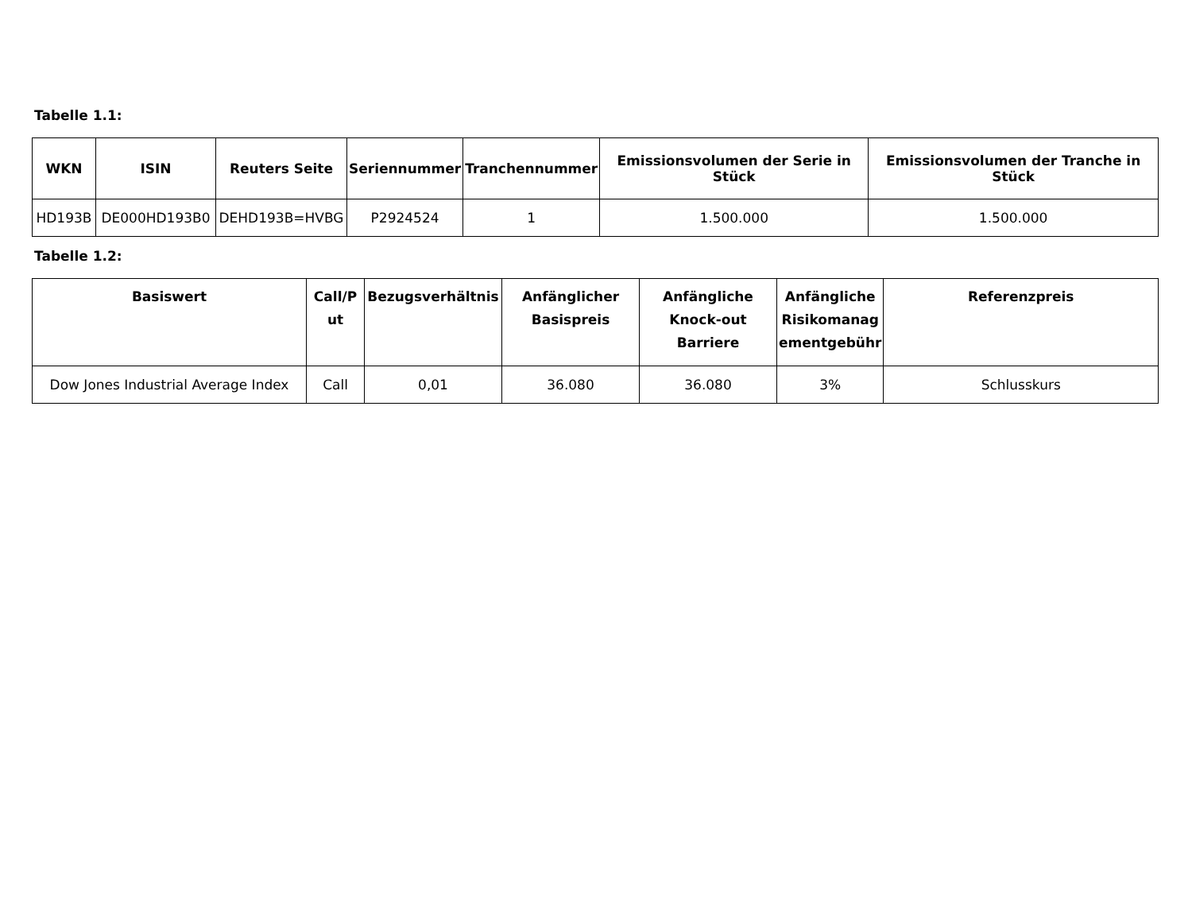Tabelle 1.1:
| WKN | ISIN | Reuters Seite | Seriennummer | Tranchennummer | Emissionsvolumen der Serie in Stück | Emissionsvolumen der Tranche in Stück |
| --- | --- | --- | --- | --- | --- | --- |
| HD193B | DE000HD193B0 | DEHD193B=HVBG | P2924524 | 1 | 1.500.000 | 1.500.000 |
Tabelle 1.2:
| Basiswert | Call/P ut | Bezugsverhältnis | Anfänglicher Basispreis | Anfängliche Knock-out Barriere | Anfängliche Risikomanag ementgebühr | Referenzpreis |
| --- | --- | --- | --- | --- | --- | --- |
| Dow Jones Industrial Average Index | Call | 0,01 | 36.080 | 36.080 | 3% | Schlusskurs |